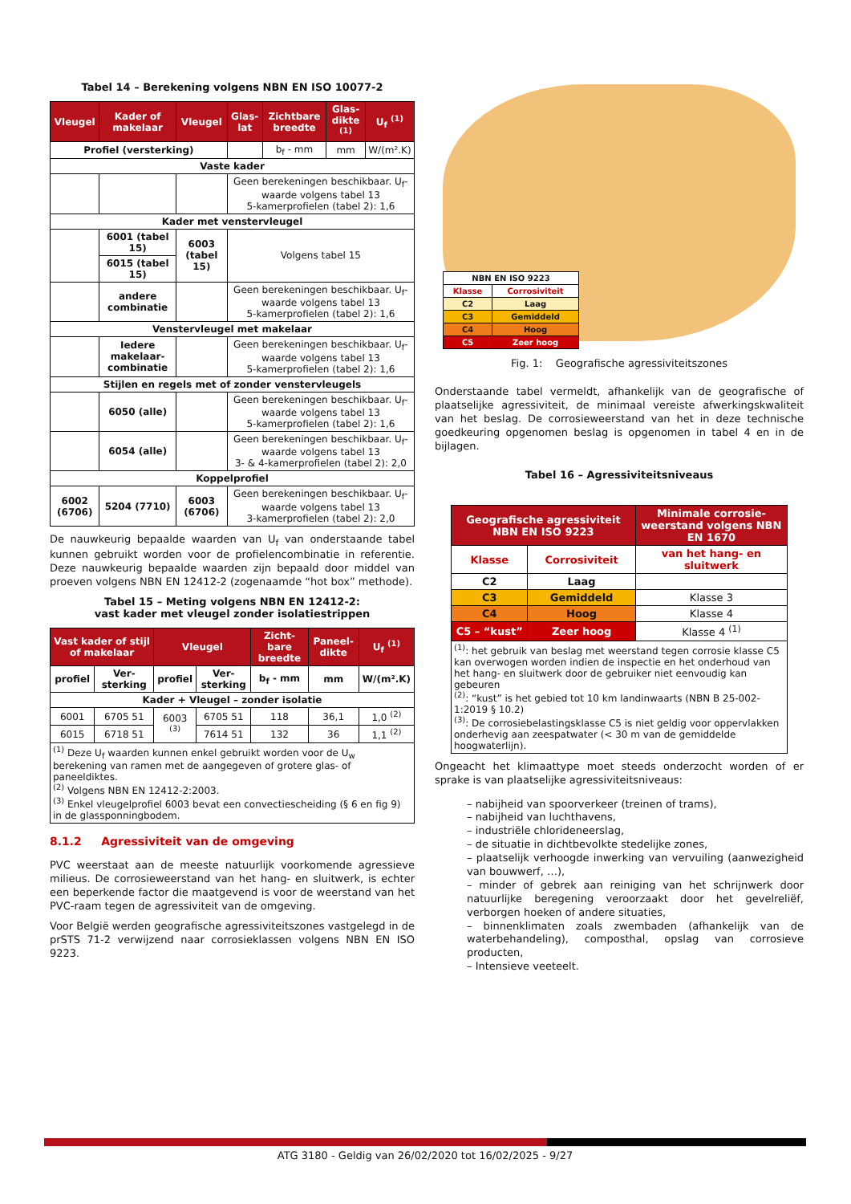Tabel 14 – Berekening volgens NBN EN ISO 10077-2
| Vleugel | Kader of makelaar | Vleugel | Glas-lat | Zichtbare breedte | Glas-dikte <sup>(1)</sup> | U<sub>f</sub> <sup>(1)</sup> |
| --- | --- | --- | --- | --- | --- | --- |
| Profiel (versterking) | | | | b<sub>f</sub> - mm | mm | W/(m².K) |
| Vaste kader | | | | | | |
| | | | Geen berekeningen beschikbaar. U<sub>f</sub>-waarde volgens tabel 13 5-kamerprofielen (tabel 2): 1,6 | | | |
| Kader met venstervleugel | | | | | | |
| | 6001 (tabel 15) | 6003 (tabel 15) | Volgens tabel 15 | | | |
| | 6015 (tabel 15) | | | | | |
| | andere combinatie | | Geen berekeningen beschikbaar. U<sub>f</sub>-waarde volgens tabel 13 5-kamerprofielen (tabel 2): 1,6 | | | |
| Venstervleugel met makelaar | | | | | | |
| | Iedere makelaar-combinatie | | Geen berekeningen beschikbaar. U<sub>f</sub>-waarde volgens tabel 13 5-kamerprofielen (tabel 2): 1,6 | | | |
| Stijlen en regels met of zonder venstervleugels | | | | | | |
| | 6050 (alle) | | Geen berekeningen beschikbaar. U<sub>f</sub>-waarde volgens tabel 13 5-kamerprofielen (tabel 2): 1,6 | | | |
| | 6054 (alle) | | Geen berekeningen beschikbaar. U<sub>f</sub>-waarde volgens tabel 13 3- & 4-kamerprofielen (tabel 2): 2,0 | | | |
| Koppelprofiel | | | | | | |
| 6002 (6706) | 5204 (7710) | 6003 (6706) | Geen berekeningen beschikbaar. U<sub>f</sub>-waarde volgens tabel 13 3-kamerprofielen (tabel 2): 2,0 | | | |
De nauwkeurig bepaalde waarden van U<sub>f</sub> van onderstaande tabel kunnen gebruikt worden voor de profielencombinatie in referentie. Deze nauwkeurig bepaalde waarden zijn bepaald door middel van proeven volgens NBN EN 12412-2 (zogenaamde “hot box” methode).
Tabel 15 – Meting volgens NBN EN 12412-2:
vast kader met vleugel zonder isolatiestrippen
| Vast kader of stijl of makelaar | | Vleugel | | Zicht-bare breedte | Paneel-dikte | U<sub>f</sub> <sup>(1)</sup> |
| --- | --- | --- | --- | --- | --- | --- |
| profiel | Ver-sterking | profiel | Ver-sterking | b<sub>f</sub> - mm | mm | W/(m².K) |
| Kader + Vleugel – zonder isolatie | | | | | | |
| 6001 | 6705 51 | 6003 <sup>(3)</sup> | 6705 51 | 118 | 36,1 | 1,0 <sup>(2)</sup> |
| 6015 | 6718 51 | | 7614 51 | 132 | 36 | 1,1 <sup>(2)</sup> |
| <sup>(1)</sup> Deze U<sub>f</sub> waarden kunnen enkel gebruikt worden voor de U<sub>w</sub> berekening van ramen met de aangegeven of grotere glas- of paneeldiktes. <sup>(2)</sup> Volgens NBN EN 12412-2:2003. <sup>(3)</sup> Enkel vleugelprofiel 6003 bevat een convectiescheiding (§ 6 en fig 9) in de glassponningbodem. | | | | | | |
8.1.2 Agressiviteit van de omgeving
PVC weerstaat aan de meeste natuurlijk voorkomende agressieve milieus. De corrosieweerstand van het hang- en sluitwerk, is echter een beperkende factor die maatgevend is voor de weerstand van het PVC-raam tegen de agressiviteit van de omgeving.
Voor België werden geografische agressiviteitszones vastgelegd in de prSTS 71-2 verwijzend naar corrosieklassen volgens NBN EN ISO 9223.
| NBN EN ISO 9223 | |
| --- | --- |
| Klasse | Corrosiviteit |
| C2 | Laag |
| C3 | Gemiddeld |
| C4 | Hoog |
| C5 | Zeer hoog |
Fig. 1: Geografische agressiviteitszones
Onderstaande tabel vermeldt, afhankelijk van de geografische of plaatselijke agressiviteit, de minimaal vereiste afwerkingskwaliteit van het beslag. De corrosieweerstand van het in deze technische goedkeuring opgenomen beslag is opgenomen in tabel 4 en in de bijlagen.
Tabel 16 – Agressiviteitsniveaus
| Geografische agressiviteit NBN EN ISO 9223 | | Minimale corrosie-weerstand volgens NBN EN 1670 |
| --- | --- | --- |
| Klasse | Corrosiviteit | van het hang- en sluitwerk |
| C2 | Laag | |
| C3 | Gemiddeld | Klasse 3 |
| C4 | Hoog | Klasse 4 |
| C5 – “kust” | Zeer hoog | Klasse 4 <sup>(1)</sup> |
| <sup>(1)</sup>: het gebruik van beslag met weerstand tegen corrosie klasse C5 kan overwogen worden indien de inspectie en het onderhoud van het hang- en sluitwerk door de gebruiker niet eenvoudig kan gebeuren <sup>(2)</sup>: “kust” is het gebied tot 10 km landinwaarts (NBN B 25-002-1:2019 § 10.2) <sup>(3)</sup>: De corrosiebelastingsklasse C5 is niet geldig voor oppervlakken onderhevig aan zeespatwater (< 30 m van de gemiddelde hoogwaterlijn). | | |
Ongeacht het klimaattype moet steeds onderzocht worden of er sprake is van plaatselijke agressiviteitsniveaus:
– nabijheid van spoorverkeer (treinen of trams),
– nabijheid van luchthavens,
– industriële chlorideneerslag,
– de situatie in dichtbevolkte stedelijke zones,
– plaatselijk verhoogde inwerking van vervuiling (aanwezigheid van bouwwerf, …),
– minder of gebrek aan reiniging van het schrijnwerk door natuurlijke beregening veroorzaakt door het gevelreliëf, verborgen hoeken of andere situaties,
– binnenklimaten zoals zwembaden (afhankelijk van de waterbehandeling), composthal, opslag van corrosieve producten,
– Intensieve veeteelt.
ATG 3180 - Geldig van 26/02/2020 tot 16/02/2025 - 9/27